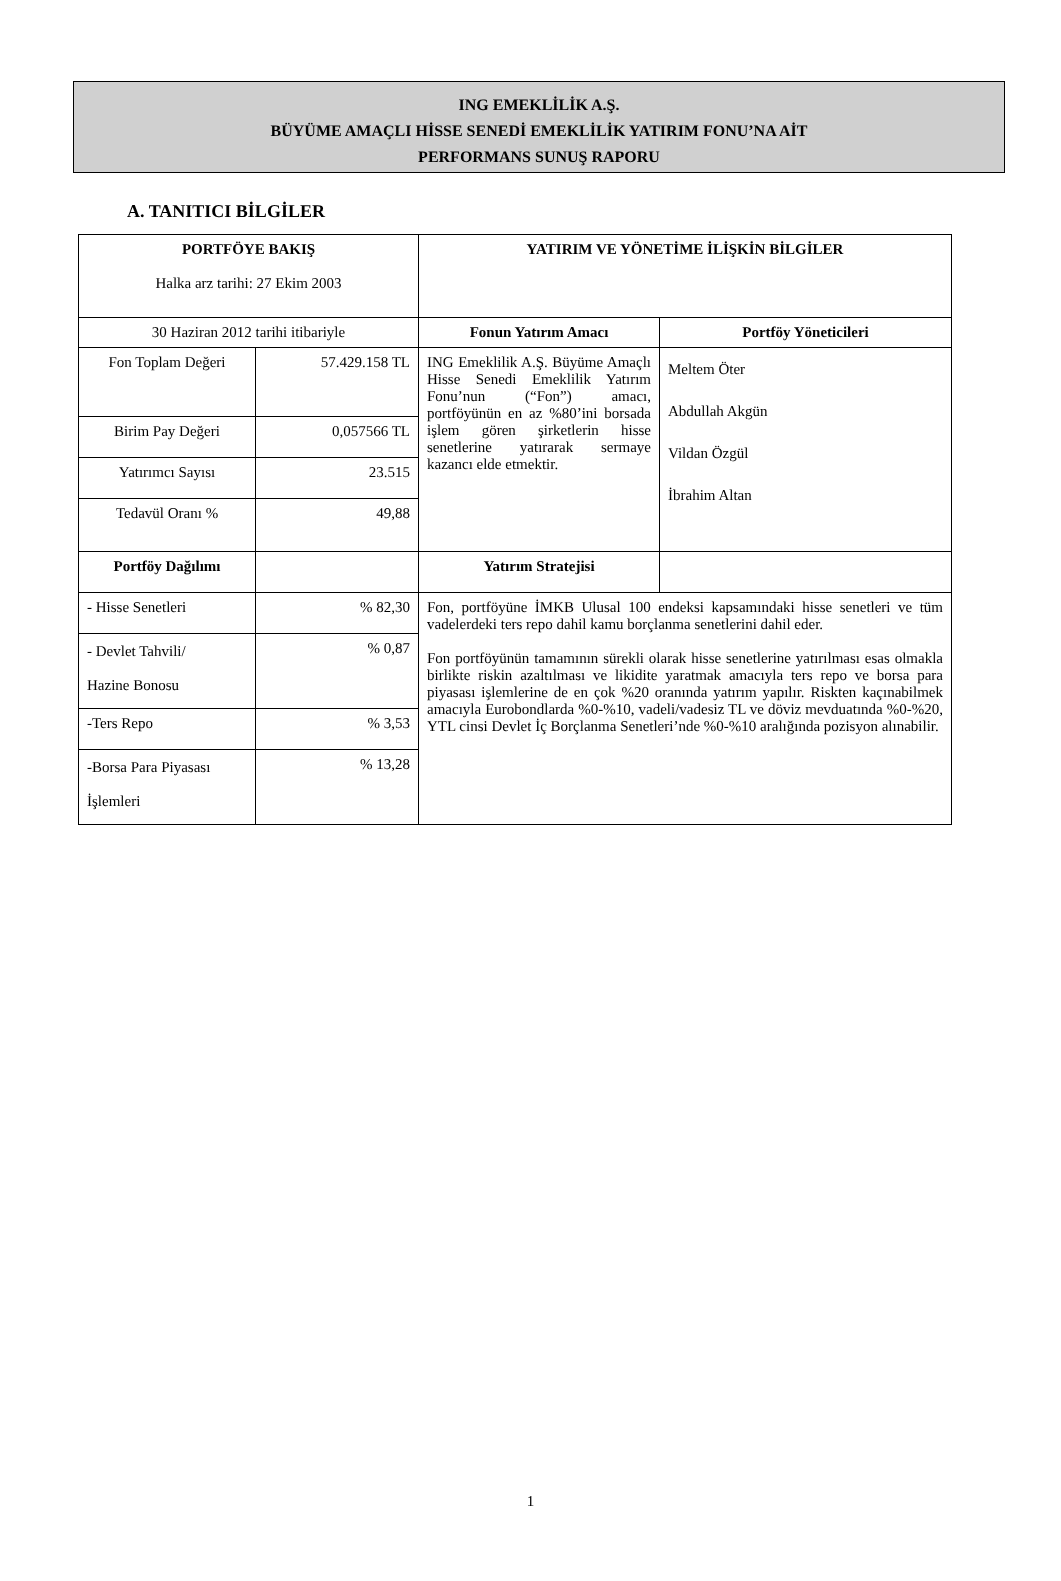ING EMEKLİLİK A.Ş.
BÜYÜME AMAÇLI HİSSE SENEDİ EMEKLİLİK YATIRIM FONU’NA AİT
PERFORMANS SUNUŞ RAPORU
A. TANITICI BİLGİLER
| PORTFÖYE BAKIŞ Halka arz tarihi: 27 Ekim 2003 | | YATIRIM VE YÖNETİME İLİŞKİN BİLGİLER | |
| 30 Haziran 2012 tarihi itibariyle | | Fonun Yatırım Amacı | Portföy Yöneticileri |
| Fon Toplam Değeri | 57.429.158 TL | ING Emeklilik A.Ş. Büyüme Amaçlı Hisse Senedi Emeklilik Yatırım Fonu’nun (“Fon”) amacı, portföyünün en az %80’ini borsada işlem gören şirketlerin hisse senetlerine yatırarak sermaye kazancı elde etmektir. | Meltem Öter Abdullah Akgün Vildan Özgül İbrahim Altan |
| Birim Pay Değeri | 0,057566 TL | | |
| Yatırımcı Sayısı | 23.515 | | |
| Tedavül Oranı % | 49,88 | | |
| Portföy Dağılımı | | Yatırım Stratejisi | |
| - Hisse Senetleri | % 82,30 | Fon, portföyüne İMKB Ulusal 100 endeksi kapsamındaki hisse senetleri ve tüm vadelerdeki ters repo dahil kamu borçlanma senetlerini dahil eder. Fon portföyünün tamamının sürekli olarak hisse senetlerine yatırılması esas olmakla birlikte riskin azaltılması ve likidite yaratmak amacıyla ters repo ve borsa para piyasası işlemlerine de en çok %20 oranında yatırım yapılır. Riskten kaçınabilmek amacıyla Eurobondlarda %0-%10, vadeli/vadesiz TL ve döviz mevduatında %0-%20, YTL cinsi Devlet İç Borçlanma Senetleri’nde %0-%10 aralığında pozisyon alınabilir. | |
| - Devlet Tahvili/ Hazine Bonosu | % 0,87 | | |
| -Ters Repo | % 3,53 | | |
| -Borsa Para Piyasası İşlemleri | % 13,28 | | |
1